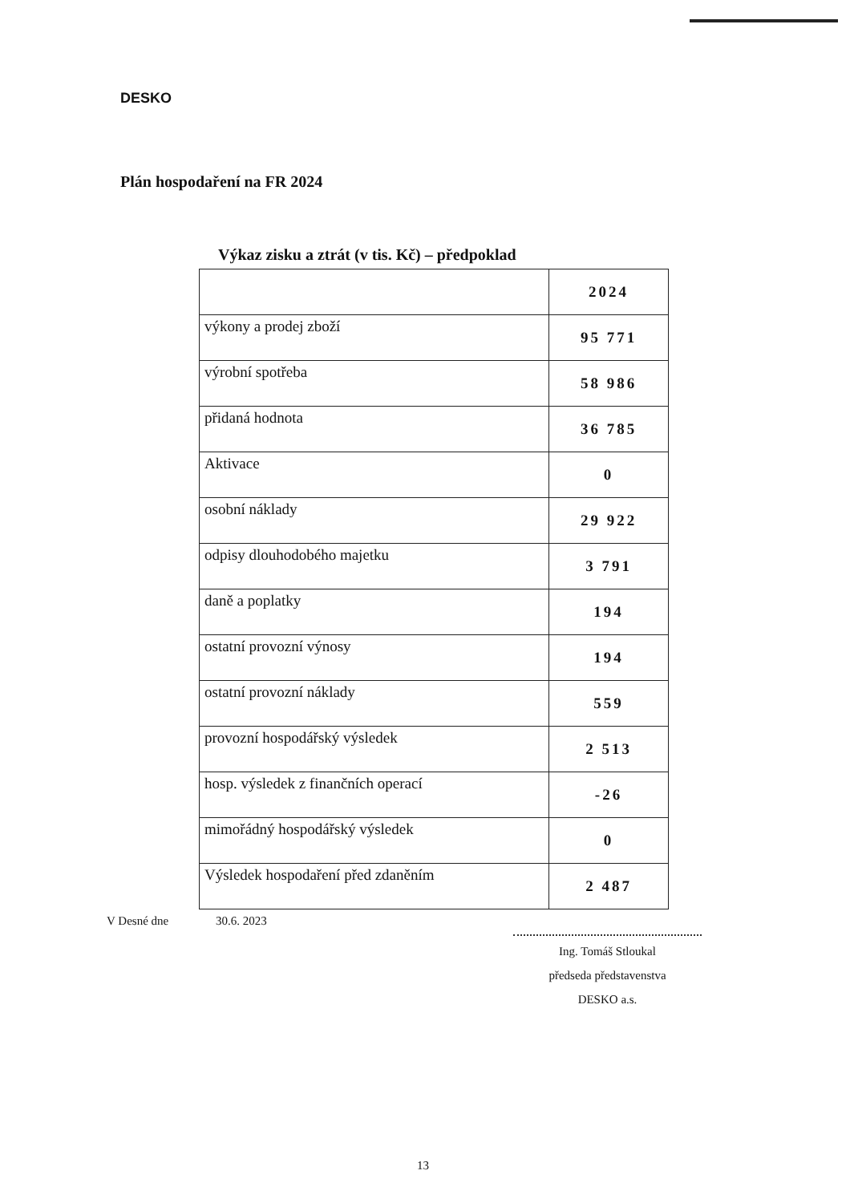DESKO
Plán hospodaření na FR 2024
Výkaz zisku a ztrát (v tis. Kč) – předpoklad
| | 2024 |
| výkony a prodej zboží | 95 771 |
| výrobní spotřeba | 58 986 |
| přidaná hodnota | 36 785 |
| Aktivace | 0 |
| osobní náklady | 29 922 |
| odpisy dlouhodobého majetku | 3 791 |
| daně a poplatky | 194 |
| ostatní provozní výnosy | 194 |
| ostatní provozní náklady | 559 |
| provozní hospodářský výsledek | 2 513 |
| hosp. výsledek z finančních operací | -26 |
| mimořádný hospodářský výsledek | 0 |
| Výsledek hospodaření před zdaněním | 2 487 |
V Desné dne 30.6. 2023
Ing. Tomáš Stloukal
předseda představenstva
DESKO a.s.
13